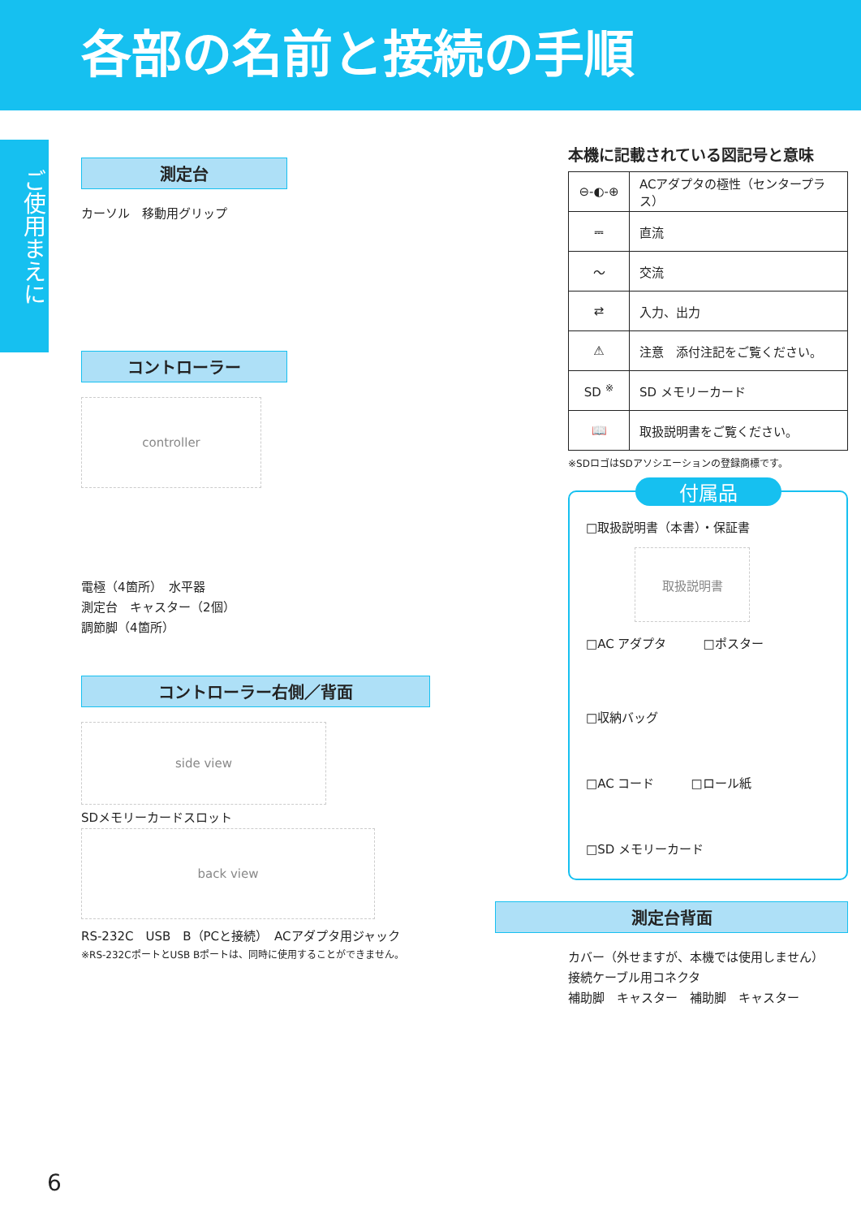各部の名前と接続の手順
ご使用まえに
測定台
カーソル　移動用グリップ
コントローラー
controller
電極（4箇所）　水平器
測定台　キャスター（2個）
調節脚（4箇所）
コントローラー右側／背面
side view
SDメモリーカードスロット
back view
RS-232C　USB　B（PCと接続）　ACアダプタ用ジャック
※RS-232CポートとUSB Bポートは、同時に使用することができません。
本機に記載されている図記号と意味
| ⊖-◐-⊕ | ACアダプタの極性（センタープラス） |
| ⎓ | 直流 |
| 〜 | 交流 |
| ⇄ | 入力、出力 |
| ⚠ | 注意 添付注記をご覧ください。 |
| SD <sup>※</sup> | SD メモリーカード |
| 📖 | 取扱説明書をご覧ください。 |
※SDロゴはSDアソシエーションの登録商標です。
付属品
□取扱説明書（本書）・保証書
取扱説明書
□AC アダプタ　　　□ポスター
□収納バッグ
□AC コード　　　□ロール紙
□SD メモリーカード
測定台背面
カバー（外せますが、本機では使用しません）
接続ケーブル用コネクタ
補助脚　キャスター　補助脚　キャスター
6